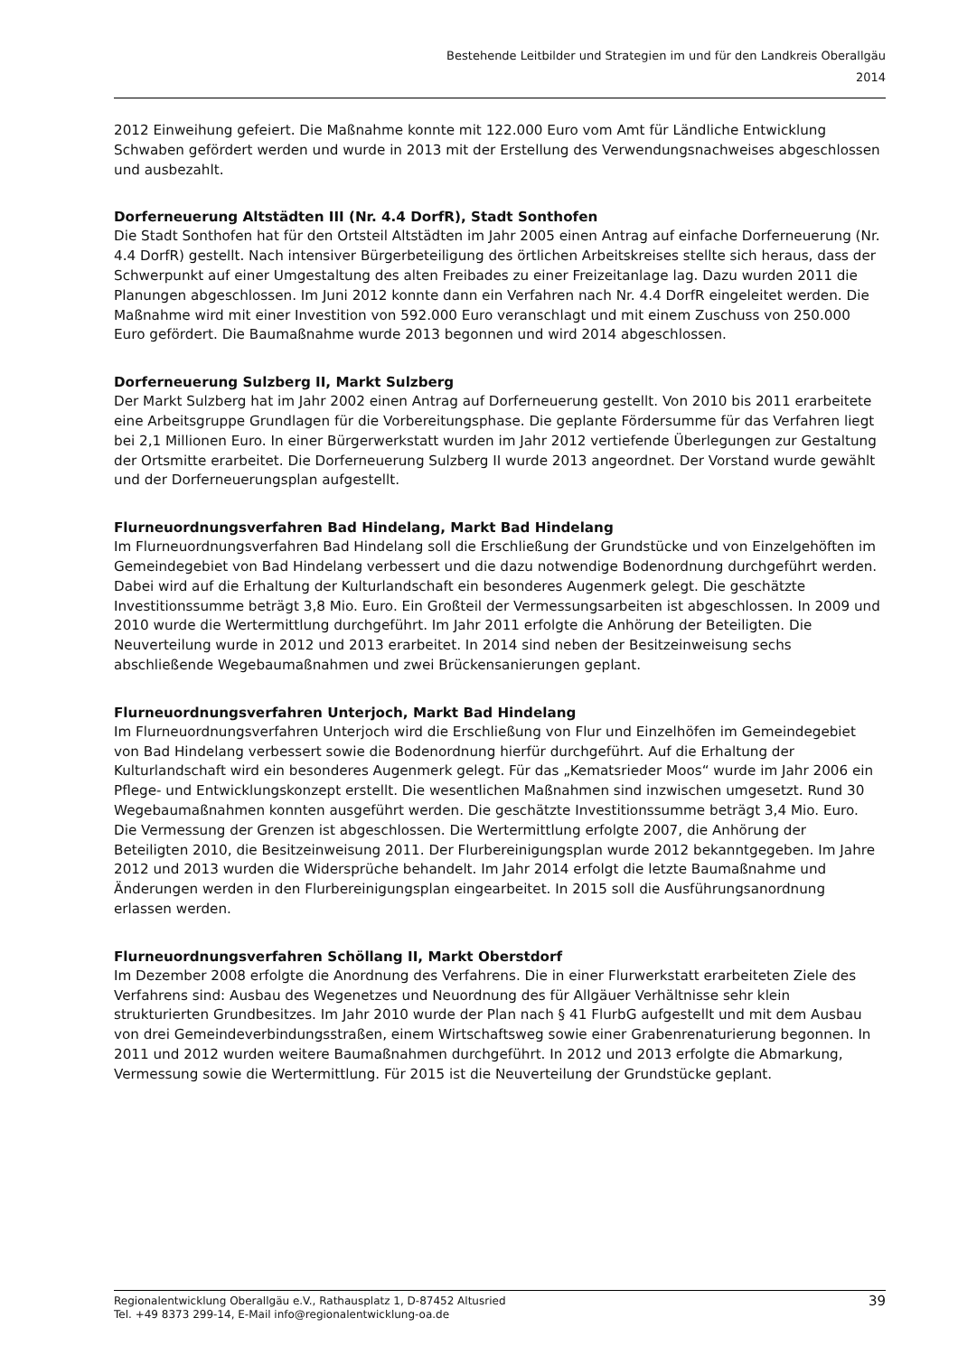Bestehende Leitbilder und Strategien im und für den Landkreis Oberallgäu
2014
2012 Einweihung gefeiert. Die Maßnahme konnte mit 122.000 Euro vom Amt für Ländliche Entwicklung Schwaben gefördert werden und wurde in 2013 mit der Erstellung des Verwendungsnachweises abgeschlossen und ausbezahlt.
Dorferneuerung Altstädten III (Nr. 4.4 DorfR), Stadt Sonthofen
Die Stadt Sonthofen hat für den Ortsteil Altstädten im Jahr 2005 einen Antrag auf einfache Dorferneuerung (Nr. 4.4 DorfR) gestellt. Nach intensiver Bürgerbeteiligung des örtlichen Arbeitskreises stellte sich heraus, dass der Schwerpunkt auf einer Umgestaltung des alten Freibades zu einer Freizeitanlage lag. Dazu wurden 2011 die Planungen abgeschlossen. Im Juni 2012 konnte dann ein Verfahren nach Nr. 4.4 DorfR eingeleitet werden. Die Maßnahme wird mit einer Investition von 592.000 Euro veranschlagt und mit einem Zuschuss von 250.000 Euro gefördert. Die Baumaßnahme wurde 2013 begonnen und wird 2014 abgeschlossen.
Dorferneuerung Sulzberg II, Markt Sulzberg
Der Markt Sulzberg hat im Jahr 2002 einen Antrag auf Dorferneuerung gestellt. Von 2010 bis 2011 erarbeitete eine Arbeitsgruppe Grundlagen für die Vorbereitungsphase. Die geplante Fördersumme für das Verfahren liegt bei 2,1 Millionen Euro. In einer Bürgerwerkstatt wurden im Jahr 2012 vertiefende Überlegungen zur Gestaltung der Ortsmitte erarbeitet. Die Dorferneuerung Sulzberg II wurde 2013 angeordnet. Der Vorstand wurde gewählt und der Dorferneuerungsplan aufgestellt.
Flurneuordnungsverfahren Bad Hindelang, Markt Bad Hindelang
Im Flurneuordnungsverfahren Bad Hindelang soll die Erschließung der Grundstücke und von Einzelgehöften im Gemeindegebiet von Bad Hindelang verbessert und die dazu notwendige Bodenordnung durchgeführt werden. Dabei wird auf die Erhaltung der Kulturlandschaft ein besonderes Augenmerk gelegt. Die geschätzte Investitionssumme beträgt 3,8 Mio. Euro. Ein Großteil der Vermessungsarbeiten ist abgeschlossen. In 2009 und 2010 wurde die Wertermittlung durchgeführt. Im Jahr 2011 erfolgte die Anhörung der Beteiligten. Die Neuverteilung wurde in 2012 und 2013 erarbeitet. In 2014 sind neben der Besitzeinweisung sechs abschließende Wegebaumaßnahmen und zwei Brückensanierungen geplant.
Flurneuordnungsverfahren Unterjoch, Markt Bad Hindelang
Im Flurneuordnungsverfahren Unterjoch wird die Erschließung von Flur und Einzelhöfen im Gemeindegebiet von Bad Hindelang verbessert sowie die Bodenordnung hierfür durchgeführt. Auf die Erhaltung der Kulturlandschaft wird ein besonderes Augenmerk gelegt. Für das „Kematsrieder Moos“ wurde im Jahr 2006 ein Pflege- und Entwicklungskonzept erstellt. Die wesentlichen Maßnahmen sind inzwischen umgesetzt. Rund 30 Wegebaumaßnahmen konnten ausgeführt werden. Die geschätzte Investitionssumme beträgt 3,4 Mio. Euro. Die Vermessung der Grenzen ist abgeschlossen. Die Wertermittlung erfolgte 2007, die Anhörung der Beteiligten 2010, die Besitzeinweisung 2011. Der Flurbereinigungsplan wurde 2012 bekanntgegeben. Im Jahre 2012 und 2013 wurden die Widersprüche behandelt. Im Jahr 2014 erfolgt die letzte Baumaßnahme und Änderungen werden in den Flurbereinigungsplan eingearbeitet. In 2015 soll die Ausführungsanordnung erlassen werden.
Flurneuordnungsverfahren Schöllang II, Markt Oberstdorf
Im Dezember 2008 erfolgte die Anordnung des Verfahrens. Die in einer Flurwerkstatt erarbeiteten Ziele des Verfahrens sind: Ausbau des Wegenetzes und Neuordnung des für Allgäuer Verhältnisse sehr klein strukturierten Grundbesitzes. Im Jahr 2010 wurde der Plan nach § 41 FlurbG aufgestellt und mit dem Ausbau von drei Gemeindeverbindungsstraßen, einem Wirtschaftsweg sowie einer Grabenrenaturierung begonnen. In 2011 und 2012 wurden weitere Baumaßnahmen durchgeführt. In 2012 und 2013 erfolgte die Abmarkung, Vermessung sowie die Wertermittlung. Für 2015 ist die Neuverteilung der Grundstücke geplant.
Regionalentwicklung Oberallgäu e.V., Rathausplatz 1, D-87452 Altusried
Tel. +49 8373 299-14, E-Mail info@regionalentwicklung-oa.de
39